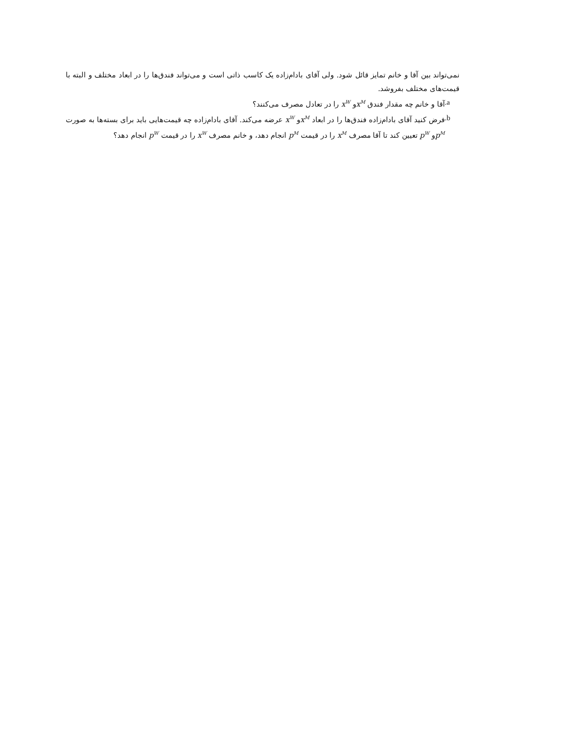نمی‌تواند بین آقا و خانم تمایز قائل شود. ولی آقای بادام‌زاده یک کاسب ذاتی است و می‌تواند فندق‌ها را در ابعاد مختلف و البته با قیمت‌های مختلف بفروشد.
.a آقا و خانم چه مقدار فندق x<sup>M</sup>و x<sup>W</sup> را در تعادل مصرف می‌کنند؟
.b فرض کنید آقای بادام‌زاده فندق‌ها را در ابعاد x<sup>M</sup>و x<sup>W</sup> عرضه می‌کند. آقای بادام‌زاده چه قیمت‌هایی باید برای بسته‌ها به صورت p<sup>M</sup>و p<sup>W</sup> تعیین کند تا آقا مصرف x<sup>M</sup> را در قیمت p<sup>M</sup> انجام دهد، و خانم مصرف x<sup>W</sup> را در قیمت p<sup>W</sup> انجام دهد؟